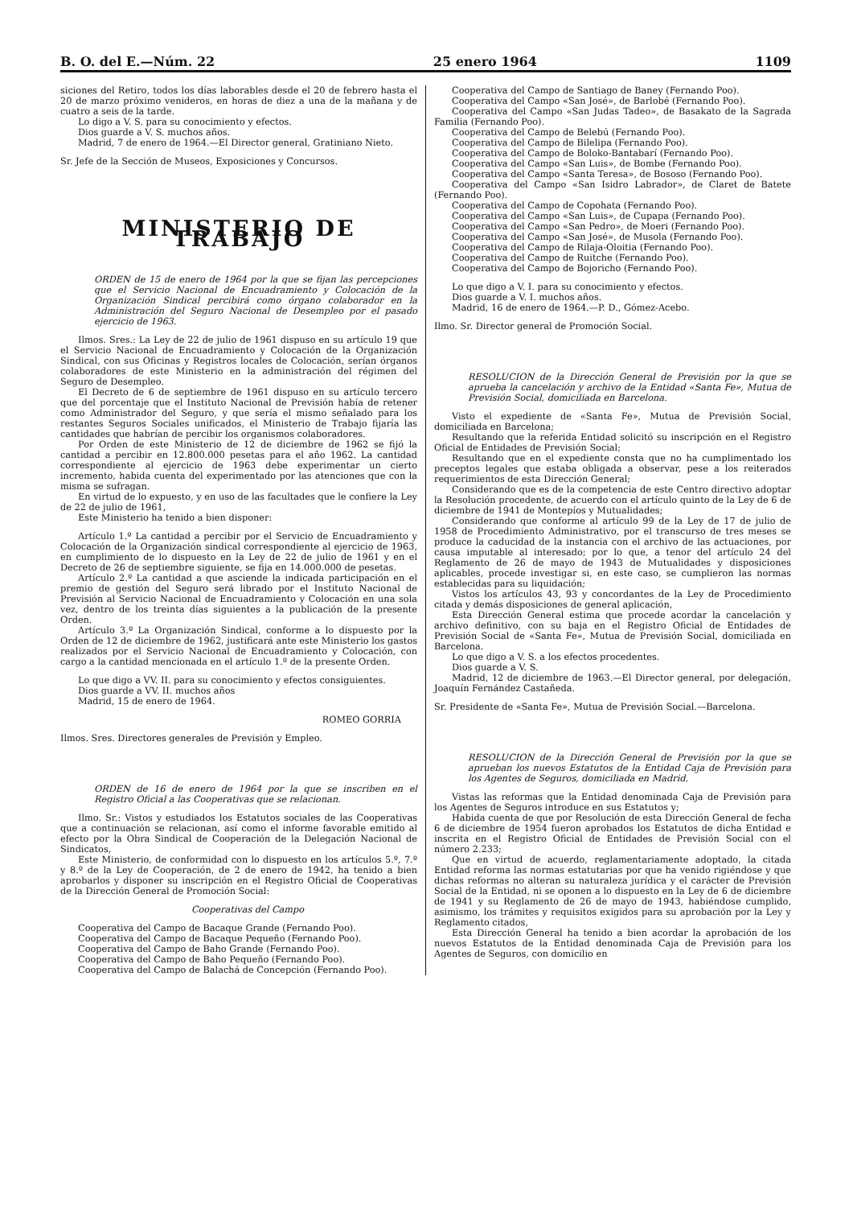B. O. del E.—Núm. 22 25 enero 1964 1109
siciones del Retiro, todos los días laborables desde el 20 de febrero hasta el 20 de marzo próximo venideros, en horas de diez a una de la mañana y de cuatro a seis de la tarde.
Lo digo a V. S. para su conocimiento y efectos.
Dios guarde a V. S. muchos años.
Madrid, 7 de enero de 1964.—El Director general, Gratiniano Nieto.
Sr. Jefe de la Sección de Museos, Exposiciones y Concursos.
MINISTERIO DE TRABAJO
ORDEN de 15 de enero de 1964 por la que se fijan las percepciones que el Servicio Nacional de Encuadramiento y Colocación de la Organización Sindical percibirá como órgano colaborador en la Administración del Seguro Nacional de Desempleo por el pasado ejercicio de 1963.
Ilmos. Sres.: La Ley de 22 de julio de 1961 dispuso en su artículo 19 que el Servicio Nacional de Encuadramiento y Colocación de la Organización Sindical, con sus Oficinas y Registros locales de Colocación, serían órganos colaboradores de este Ministerio en la administración del régimen del Seguro de Desempleo.
El Decreto de 6 de septiembre de 1961 dispuso en su artículo tercero que del porcentaje que el Instituto Nacional de Previsión había de retener como Administrador del Seguro, y que sería el mismo señalado para los restantes Seguros Sociales unificados, el Ministerio de Trabajo fijaría las cantidades que habrían de percibir los organismos colaboradores.
Por Orden de este Ministerio de 12 de diciembre de 1962 se fijó la cantidad a percibir en 12.800.000 pesetas para el año 1962. La cantidad correspondiente al ejercicio de 1963 debe experimentar un cierto incremento, habida cuenta del experimentado por las atenciones que con la misma se sufragan.
En virtud de lo expuesto, y en uso de las facultades que le confiere la Ley de 22 de julio de 1961,
Este Ministerio ha tenido a bien disponer:
Artículo 1.º La cantidad a percibir por el Servicio de Encuadramiento y Colocación de la Organización sindical correspondiente al ejercicio de 1963, en cumplimiento de lo dispuesto en la Ley de 22 de julio de 1961 y en el Decreto de 26 de septiembre siguiente, se fija en 14.000.000 de pesetas.
Artículo 2.º La cantidad a que asciende la indicada participación en el premio de gestión del Seguro será librado por el Instituto Nacional de Previsión al Servicio Nacional de Encuadramiento y Colocación en una sola vez, dentro de los treinta días siguientes a la publicación de la presente Orden.
Artículo 3.º La Organización Sindical, conforme a lo dispuesto por la Orden de 12 de diciembre de 1962, justificará ante este Ministerio los gastos realizados por el Servicio Nacional de Encuadramiento y Colocación, con cargo a la cantidad mencionada en el artículo 1.º de la presente Orden.
Lo que digo a VV. II. para su conocimiento y efectos consiguientes.
Dios guarde a VV. II. muchos años
Madrid, 15 de enero de 1964.
ROMEO GORRIA
Ilmos. Sres. Directores generales de Previsión y Empleo.
ORDEN de 16 de enero de 1964 por la que se inscriben en el Registro Oficial a las Cooperativas que se relacionan.
Ilmo. Sr.: Vistos y estudiados los Estatutos sociales de las Cooperativas que a continuación se relacionan, así como el informe favorable emitido al efecto por la Obra Sindical de Cooperación de la Delegación Nacional de Sindicatos,
Este Ministerio, de conformidad con lo dispuesto en los artículos 5.º, 7.º y 8.º de la Ley de Cooperación, de 2 de enero de 1942, ha tenido a bien aprobarlos y disponer su inscripción en el Registro Oficial de Cooperativas de la Dirección General de Promoción Social:
Cooperativas del Campo
Cooperativa del Campo de Bacaque Grande (Fernando Poo).
Cooperativa del Campo de Bacaque Pequeño (Fernando Poo).
Cooperativa del Campo de Baho Grande (Fernando Poo).
Cooperativa del Campo de Baho Pequeño (Fernando Poo).
Cooperativa del Campo de Balachá de Concepción (Fernando Poo).
Cooperativa del Campo de Santiago de Baney (Fernando Poo).
Cooperativa del Campo «San José», de Barlobé (Fernando Poo).
Cooperativa del Campo «San Judas Tadeo», de Basakato de la Sagrada Familia (Fernando Poo).
Cooperativa del Campo de Belebú (Fernando Poo).
Cooperativa del Campo de Bilelipa (Fernando Poo).
Cooperativa del Campo de Boloko-Bantabarí (Fernando Poo).
Cooperativa del Campo «San Luis», de Bombe (Fernando Poo).
Cooperativa del Campo «Santa Teresa», de Bososo (Fernando Poo).
Cooperativa del Campo «San Isidro Labrador», de Claret de Batete (Fernando Poo).
Cooperativa del Campo de Copohata (Fernando Poo).
Cooperativa del Campo «San Luis», de Cupapa (Fernando Poo).
Cooperativa del Campo «San Pedro», de Moeri (Fernando Poo).
Cooperativa del Campo «San José», de Musola (Fernando Poo).
Cooperativa del Campo de Rilaja-Oloitia (Fernando Poo).
Cooperativa del Campo de Ruitche (Fernando Poo).
Cooperativa del Campo de Bojoricho (Fernando Poo).
Lo que digo a V. I. para su conocimiento y efectos.
Dios guarde a V. I. muchos años.
Madrid, 16 de enero de 1964.—P. D., Gómez-Acebo.
Ilmo. Sr. Director general de Promoción Social.
RESOLUCION de la Dirección General de Previsión por la que se aprueba la cancelación y archivo de la Entidad «Santa Fe», Mutua de Previsión Social, domiciliada en Barcelona.
Visto el expediente de «Santa Fe», Mutua de Previsión Social, domiciliada en Barcelona;
Resultando que la referida Entidad solicitó su inscripción en el Registro Oficial de Entidades de Previsión Social;
Resultando que en el expediente consta que no ha cumplimentado los preceptos legales que estaba obligada a observar, pese a los reiterados requerimientos de esta Dirección General;
Considerando que es de la competencia de este Centro directivo adoptar la Resolución procedente, de acuerdo con el artículo quinto de la Ley de 6 de diciembre de 1941 de Montepíos y Mutualidades;
Considerando que conforme al artículo 99 de la Ley de 17 de julio de 1958 de Procedimiento Administrativo, por el transcurso de tres meses se produce la caducidad de la instancia con el archivo de las actuaciones, por causa imputable al interesado; por lo que, a tenor del artículo 24 del Reglamento de 26 de mayo de 1943 de Mutualidades y disposiciones aplicables, procede investigar si, en este caso, se cumplieron las normas establecidas para su liquidación;
Vistos los artículos 43, 93 y concordantes de la Ley de Procedimiento citada y demás disposiciones de general aplicación,
Esta Dirección General estima que procede acordar la cancelación y archivo definitivo, con su baja en el Registro Oficial de Entidades de Previsión Social de «Santa Fe», Mutua de Previsión Social, domiciliada en Barcelona.
Lo que digo a V. S. a los efectos procedentes.
Dios guarde a V. S.
Madrid, 12 de diciembre de 1963.—El Director general, por delegación, Joaquín Fernández Castañeda.
Sr. Presidente de «Santa Fe», Mutua de Previsión Social.—Barcelona.
RESOLUCION de la Dirección General de Previsión por la que se aprueban los nuevos Estatutos de la Entidad Caja de Previsión para los Agentes de Seguros, domiciliada en Madrid.
Vistas las reformas que la Entidad denominada Caja de Previsión para los Agentes de Seguros introduce en sus Estatutos y;
Habida cuenta de que por Resolución de esta Dirección General de fecha 6 de diciembre de 1954 fueron aprobados los Estatutos de dicha Entidad e inscrita en el Registro Oficial de Entidades de Previsión Social con el número 2.233;
Que en virtud de acuerdo, reglamentariamente adoptado, la citada Entidad reforma las normas estatutarias por que ha venido rigiéndose y que dichas reformas no alteran su naturaleza jurídica y el carácter de Previsión Social de la Entidad, ni se oponen a lo dispuesto en la Ley de 6 de diciembre de 1941 y su Reglamento de 26 de mayo de 1943, habiéndose cumplido, asimismo, los trámites y requisitos exigidos para su aprobación por la Ley y Reglamento citados,
Esta Dirección General ha tenido a bien acordar la aprobación de los nuevos Estatutos de la Entidad denominada Caja de Previsión para los Agentes de Seguros, con domicilio en